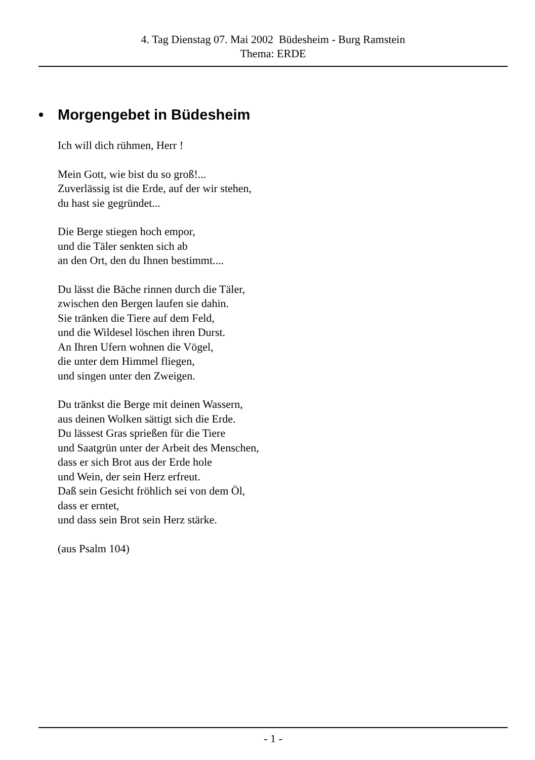4. Tag Dienstag 07. Mai 2002 Büdesheim - Burg Ramstein
Thema: ERDE
• Morgengebet in Büdesheim
Ich will dich rühmen, Herr !
Mein Gott, wie bist du so groß!...
Zuverlässig ist die Erde, auf der wir stehen,
du hast sie gegründet...
Die Berge stiegen hoch empor,
und die Täler senkten sich ab
an den Ort, den du Ihnen bestimmt....
Du lässt die Bäche rinnen durch die Täler,
zwischen den Bergen laufen sie dahin.
Sie tränken die Tiere auf dem Feld,
und die Wildesel löschen ihren Durst.
An Ihren Ufern wohnen die Vögel,
die unter dem Himmel fliegen,
und singen unter den Zweigen.
Du tränkst die Berge mit deinen Wassern,
aus deinen Wolken sättigt sich die Erde.
Du lässest Gras sprießen für die Tiere
und Saatgrün unter der Arbeit des Menschen,
dass er sich Brot aus der Erde hole
und Wein, der sein Herz erfreut.
Daß sein Gesicht fröhlich sei von dem Öl,
dass er erntet,
und dass sein Brot sein Herz stärke.
(aus Psalm 104)
- 1 -